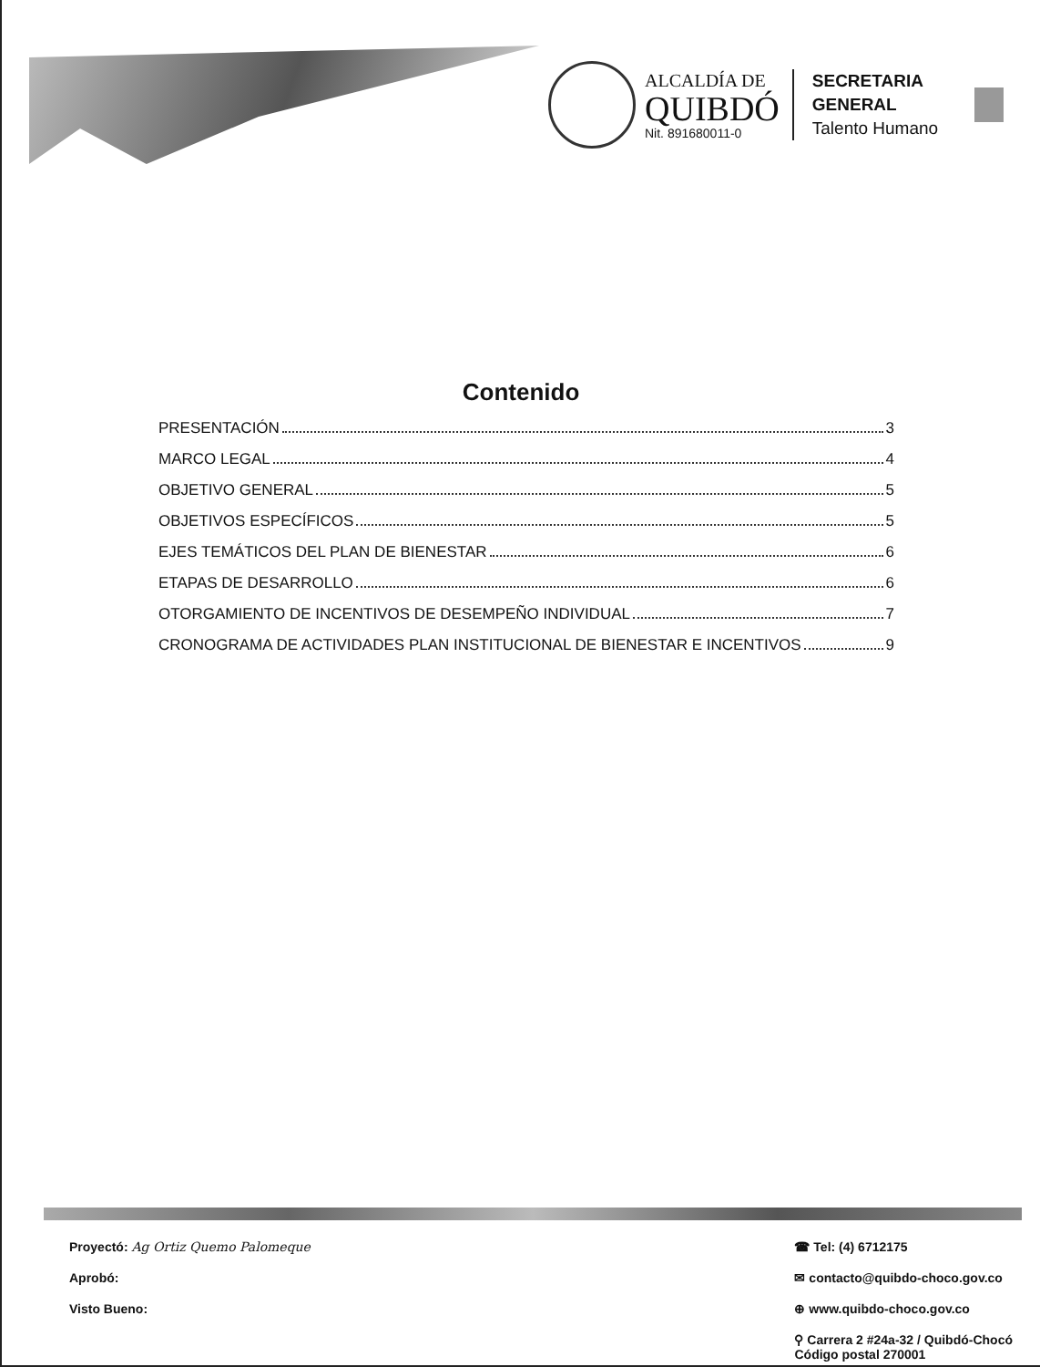ALCALDÍA DE
QUIBDÓ
Nit. 891680011-0
SECRETARIA
GENERAL
Talento Humano
Contenido
PRESENTACIÓN 3
MARCO LEGAL 4
OBJETIVO GENERAL 5
OBJETIVOS ESPECÍFICOS 5
EJES TEMÁTICOS DEL PLAN DE BIENESTAR 6
ETAPAS DE DESARROLLO 6
OTORGAMIENTO DE INCENTIVOS DE DESEMPEÑO INDIVIDUAL 7
CRONOGRAMA DE ACTIVIDADES PLAN INSTITUCIONAL DE BIENESTAR E INCENTIVOS 9
Proyectó: Ag Ortiz Quemo Palomeque
Aprobó:
Visto Bueno:
☎ Tel: (4) 6712175
✉ contacto@quibdo-choco.gov.co
⊕ www.quibdo-choco.gov.co
⚲ Carrera 2 #24a-32 / Quibdó-Chocó
Código postal 270001